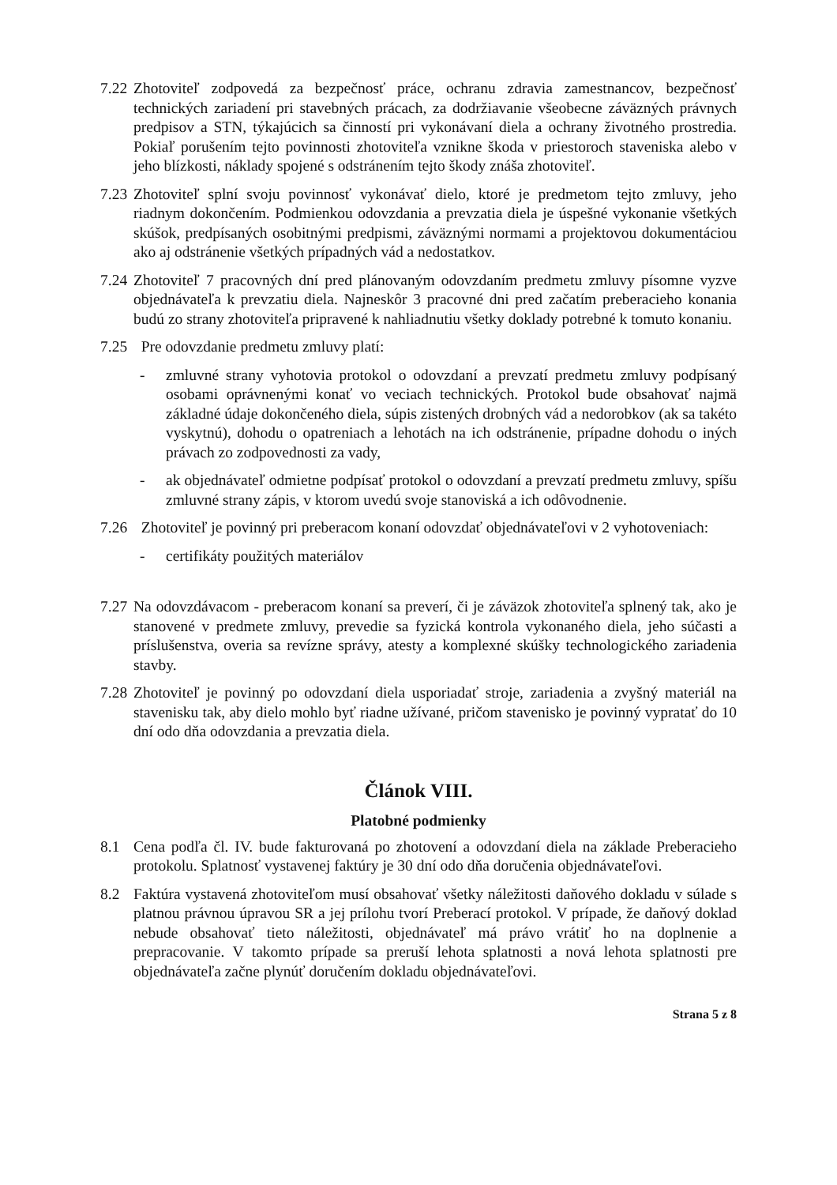7.22
Zhotoviteľ zodpovedá za bezpečnosť práce, ochranu zdravia zamestnancov, bezpečnosť technických zariadení pri stavebných prácach, za dodržiavanie všeobecne záväzných právnych predpisov a STN, týkajúcich sa činností pri vykonávaní diela a ochrany životného prostredia. Pokiaľ porušením tejto povinnosti zhotoviteľa vznikne škoda v priestoroch staveniska alebo v jeho blízkosti, náklady spojené s odstránením tejto škody znáša zhotoviteľ.
7.23
Zhotoviteľ splní svoju povinnosť vykonávať dielo, ktoré je predmetom tejto zmluvy, jeho riadnym dokončením. Podmienkou odovzdania a prevzatia diela je úspešné vykonanie všetkých skúšok, predpísaných osobitnými predpismi, záväznými normami a projektovou dokumentáciou ako aj odstránenie všetkých prípadných vád a nedostatkov.
7.24
Zhotoviteľ 7 pracovných dní pred plánovaným odovzdaním predmetu zmluvy písomne vyzve objednávateľa k prevzatiu diela. Najneskôr 3 pracovné dni pred začatím preberacieho konania budú zo strany zhotoviteľa pripravené k nahliadnutiu všetky doklady potrebné k tomuto konaniu.
7.25
Pre odovzdanie predmetu zmluvy platí:
- zmluvné strany vyhotovia protokol o odovzdaní a prevzatí predmetu zmluvy podpísaný osobami oprávnenými konať vo veciach technických. Protokol bude obsahovať najmä základné údaje dokončeného diela, súpis zistených drobných vád a nedorobkov (ak sa takéto vyskytnú), dohodu o opatreniach a lehotách na ich odstránenie, prípadne dohodu o iných právach zo zodpovednosti za vady,
- ak objednávateľ odmietne podpísať protokol o odovzdaní a prevzatí predmetu zmluvy, spíšu zmluvné strany zápis, v ktorom uvedú svoje stanoviská a ich odôvodnenie.
7.26
Zhotoviteľ je povinný pri preberacom konaní odovzdať objednávateľovi v 2 vyhotoveniach:
- certifikáty použitých materiálov
7.27
Na odovzdávacom - preberacom konaní sa preverí, či je záväzok zhotoviteľa splnený tak, ako je stanovené v predmete zmluvy, prevedie sa fyzická kontrola vykonaného diela, jeho súčasti a príslušenstva, overia sa revízne správy, atesty a komplexné skúšky technologického zariadenia stavby.
7.28
Zhotoviteľ je povinný po odovzdaní diela usporiadať stroje, zariadenia a zvyšný materiál na stavenisku tak, aby dielo mohlo byť riadne užívané, pričom stavenisko je povinný vypratať do 10 dní odo dňa odovzdania a prevzatia diela.
Článok VIII.
Platobné podmienky
8.1 Cena podľa čl. IV. bude fakturovaná po zhotovení a odovzdaní diela na základe Preberacieho protokolu. Splatnosť vystavenej faktúry je 30 dní odo dňa doručenia objednávateľovi.
8.2 Faktúra vystavená zhotoviteľom musí obsahovať všetky náležitosti daňového dokladu v súlade s platnou právnou úpravou SR a jej prílohu tvorí Preberací protokol. V prípade, že daňový doklad nebude obsahovať tieto náležitosti, objednávateľ má právo vrátiť ho na doplnenie a prepracovanie. V takomto prípade sa preruší lehota splatnosti a nová lehota splatnosti pre objednávateľa začne plynúť doručením dokladu objednávateľovi.
Strana 5 z 8